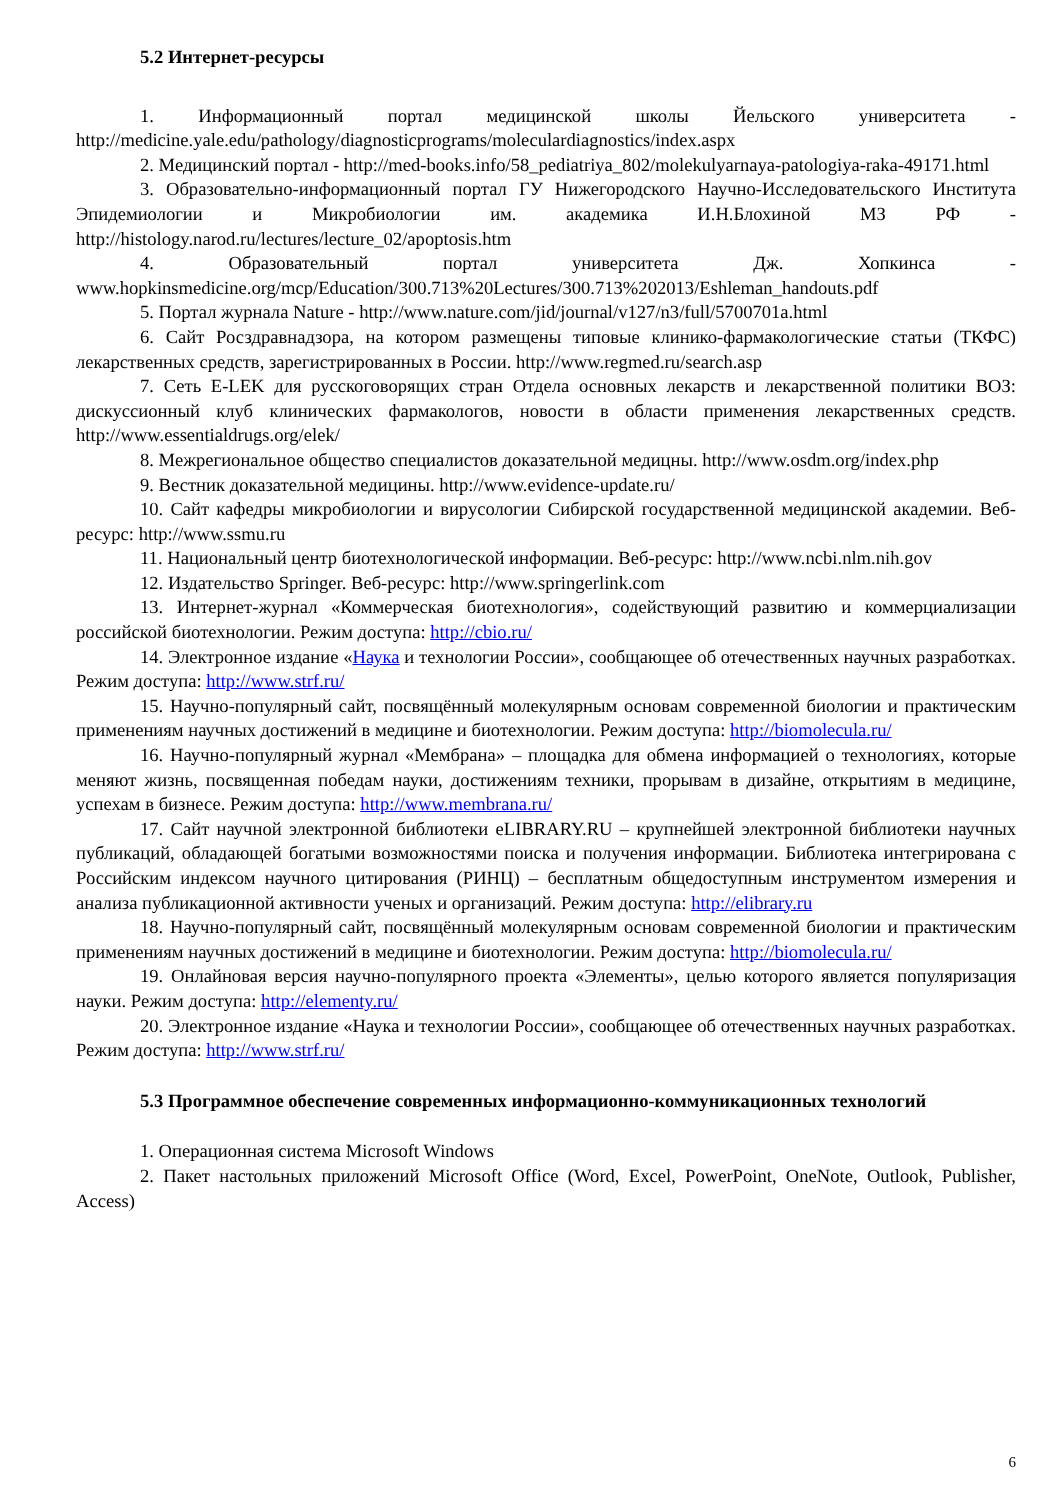5.2 Интернет-ресурсы
1. Информационный портал медицинской школы Йельского университета - http://medicine.yale.edu/pathology/diagnosticprograms/moleculardiagnostics/index.aspx
2. Медицинский портал - http://med-books.info/58_pediatriya_802/molekulyarnaya-patologiya-raka-49171.html
3. Образовательно-информационный портал ГУ Нижегородского Научно-Исследовательского Института Эпидемиологии и Микробиологии им. академика И.Н.Блохиной МЗ РФ - http://histology.narod.ru/lectures/lecture_02/apoptosis.htm
4. Образовательный портал университета Дж. Хопкинса - www.hopkinsmedicine.org/mcp/Education/300.713%20Lectures/300.713%202013/Eshleman_handouts.pdf
5. Портал журнала Nature - http://www.nature.com/jid/journal/v127/n3/full/5700701a.html
6. Сайт Росздравнадзора, на котором размещены типовые клинико-фармакологические статьи (ТКФС) лекарственных средств, зарегистрированных в России. http://www.regmed.ru/search.asp
7. Сеть E-LEK для русскоговорящих стран Отдела основных лекарств и лекарственной политики ВОЗ: дискуссионный клуб клинических фармакологов, новости в области применения лекарственных средств. http://www.essentialdrugs.org/elek/
8. Межрегиональное общество специалистов доказательной медицны. http://www.osdm.org/index.php
9. Вестник доказательной медицины. http://www.evidence-update.ru/
10. Сайт кафедры микробиологии и вирусологии Сибирской государственной медицинской академии. Веб-ресурс: http://www.ssmu.ru
11. Национальный центр биотехнологической информации. Веб-ресурс: http://www.ncbi.nlm.nih.gov
12. Издательство Springer. Веб-ресурс: http://www.springerlink.com
13. Интернет-журнал «Коммерческая биотехнология», содействующий развитию и коммерциализации российской биотехнологии. Режим доступа: http://cbio.ru/
14. Электронное издание «Наука и технологии России», сообщающее об отечественных научных разработках. Режим доступа: http://www.strf.ru/
15. Научно-популярный сайт, посвящённый молекулярным основам современной биологии и практическим применениям научных достижений в медицине и биотехнологии. Режим доступа: http://biomolecula.ru/
16. Научно-популярный журнал «Мембрана» – площадка для обмена информацией о технологиях, которые меняют жизнь, посвященная победам науки, достижениям техники, прорывам в дизайне, открытиям в медицине, успехам в бизнесе. Режим доступа: http://www.membrana.ru/
17. Сайт научной электронной библиотеки eLIBRARY.RU – крупнейшей электронной библиотеки научных публикаций, обладающей богатыми возможностями поиска и получения информации. Библиотека интегрирована с Российским индексом научного цитирования (РИНЦ) – бесплатным общедоступным инструментом измерения и анализа публикационной активности ученых и организаций. Режим доступа: http://elibrary.ru
18. Научно-популярный сайт, посвящённый молекулярным основам современной биологии и практическим применениям научных достижений в медицине и биотехнологии. Режим доступа: http://biomolecula.ru/
19. Онлайновая версия научно-популярного проекта «Элементы», целью которого является популяризация науки. Режим доступа: http://elementy.ru/
20. Электронное издание «Наука и технологии России», сообщающее об отечественных научных разработках. Режим доступа: http://www.strf.ru/
5.3 Программное обеспечение современных информационно-коммуникационных технологий
1. Операционная система Microsoft Windows
2. Пакет настольных приложений Microsoft Office (Word, Excel, PowerPoint, OneNote, Outlook, Publisher, Access)
6